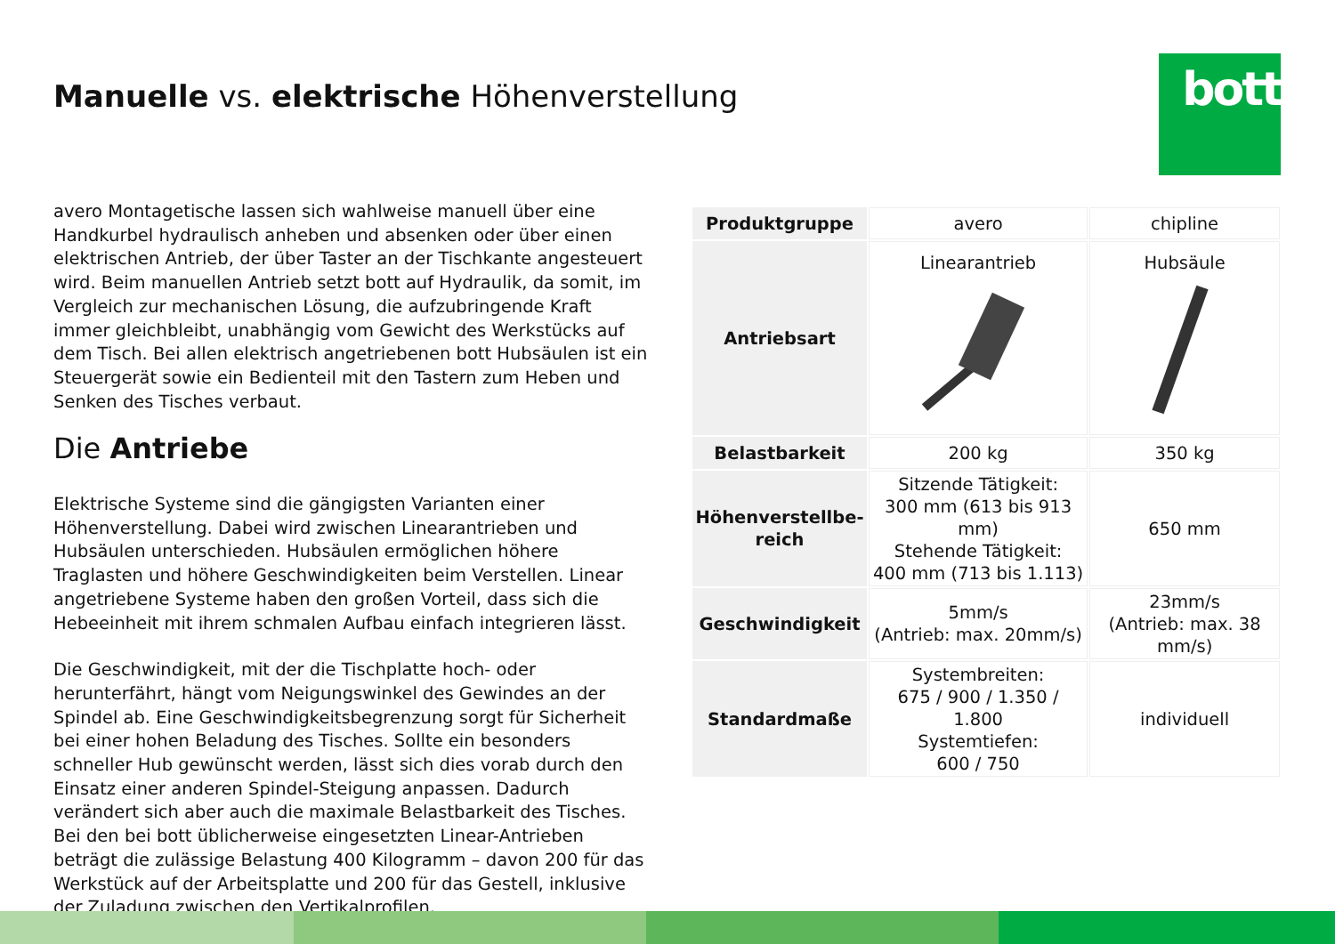Manuelle vs. elektrische Höhenverstellung
bott
avero Montagetische lassen sich wahlweise manuell über eine Hand­kurbel hydraulisch anheben und absenken oder über einen elektrischen Antrieb, der über Taster an der Tischkante angesteuert wird. Beim manu­ellen Antrieb setzt bott auf Hydraulik, da somit, im Vergleich zur me­chanischen Lösung, die aufzubringende Kraft immer gleichbleibt, unab­hängig vom Gewicht des Werkstücks auf dem Tisch. Bei allen elektrisch angetriebenen bott Hubsäulen ist ein Steuergerät sowie ein Bedienteil mit den Tastern zum Heben und Senken des Tisches verbaut.
Die Antriebe
Elektrische Systeme sind die gängigsten Varianten einer Höhenverstel­lung. Dabei wird zwischen Linearantrieben und Hubsäulen unterschie­den. Hubsäulen ermöglichen höhere Traglasten und höhere Geschwin­digkeiten beim Verstellen. Linear angetriebene Systeme haben den großen Vorteil, dass sich die Hebeeinheit mit ihrem schmalen Aufbau einfach integrieren lässt.
Die Geschwindigkeit, mit der die Tischplatte hoch- oder herunterfährt, hängt vom Neigungswinkel des Gewindes an der Spindel ab. Eine Ge­schwindigkeitsbegrenzung sorgt für Sicherheit bei einer hohen Beladung des Tisches. Sollte ein besonders schneller Hub gewünscht werden, lässt sich dies vorab durch den Einsatz einer anderen Spindel-Steigung an­passen. Dadurch verändert sich aber auch die maximale Belastbarkeit des Tisches. Bei den bei bott üblicherweise eingesetzten Linear-Antrie­ben beträgt die zulässige Belastung 400 Kilogramm – davon 200 für das Werkstück auf der Arbeitsplatte und 200 für das Gestell, inklusive der Zuladung zwischen den Vertikalprofilen.
| Produktgruppe | avero | chipline |
| Antriebsart | Linearantrieb | Hubsäule |
| Belastbarkeit | 200 kg | 350 kg |
| Höhenverstellbe- reich | Sitzende Tätigkeit: 300 mm (613 bis 913 mm) Stehende Tätigkeit: 400 mm (713 bis 1.113) | 650 mm |
| Geschwindigkeit | 5mm/s (Antrieb: max. 20mm/s) | 23mm/s (Antrieb: max. 38 mm/s) |
| Standardmaße | Systembreiten: 675 / 900 / 1.350 / 1.800 Systemtiefen: 600 / 750 | individuell |